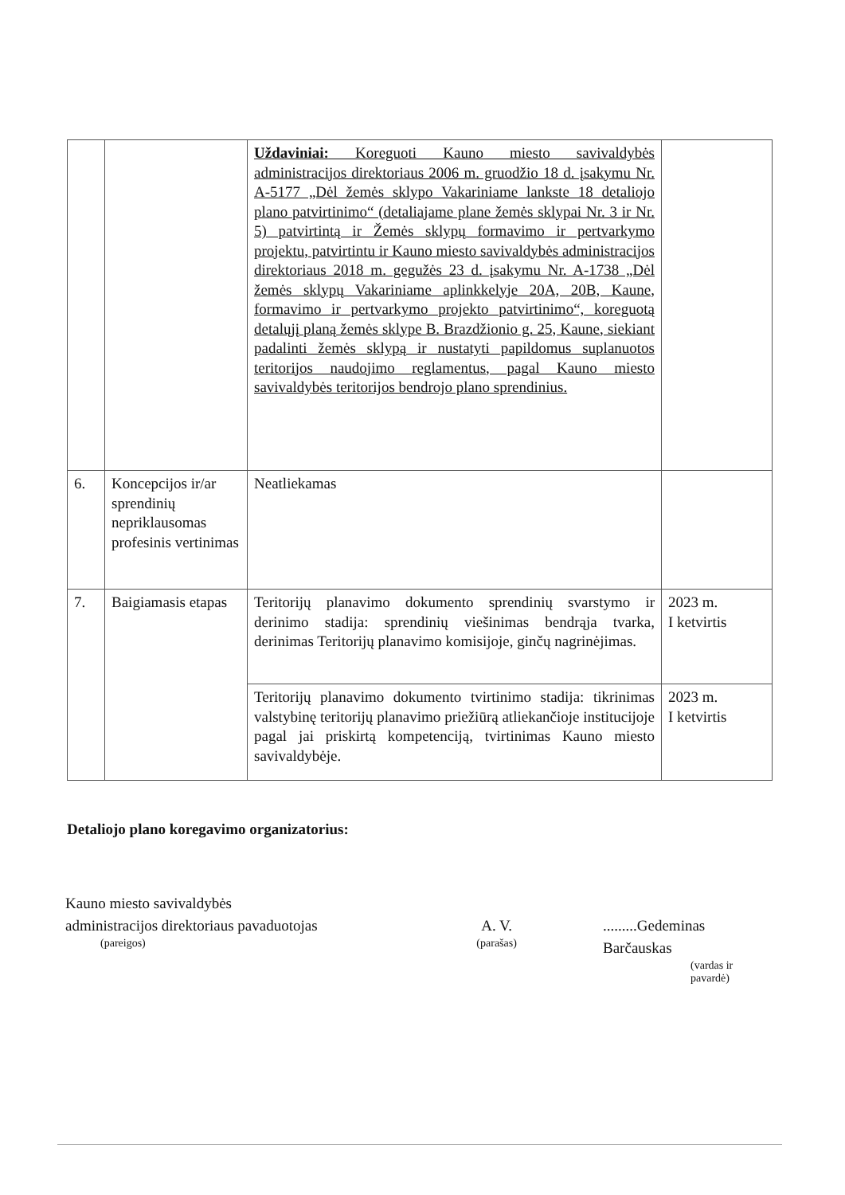| | | Uždaviniai: Koreguoti Kauno miesto savivaldybės administracijos direktoriaus 2006 m. gruodžio 18 d. įsakymu Nr. A-5177 „Dėl žemės sklypo Vakariniame lankste 18 detaliojo plano patvirtinimo“ (detaliajame plane žemės sklypai Nr. 3 ir Nr. 5) patvirtintą ir Žemės sklypų formavimo ir pertvarkymo projektu, patvirtintu ir Kauno miesto savivaldybės administracijos direktoriaus 2018 m. gegužės 23 d. įsakymu Nr. A-1738 „Dėl žemės sklypų Vakariniame aplinkkelyje 20A, 20B, Kaune, formavimo ir pertvarkymo projekto patvirtinimo“, koreguotą detalųjį planą žemės sklype B. Brazdžionio g. 25, Kaune, siekiant padalinti žemės sklypą ir nustatyti papildomus suplanuotos teritorijos naudojimo reglamentus, pagal Kauno miesto savivaldybės teritorijos bendrojo plano sprendinius. | |
| 6. | Koncepcijos ir/ar sprendinių nepriklausomas profesinis vertinimas | Neatliekamas | |
| 7. | Baigiamasis etapas | Teritorijų planavimo dokumento sprendinių svarstymo ir derinimo stadija: sprendinių viešinimas bendrąja tvarka, derinimas Teritorijų planavimo komisijoje, ginčų nagrinėjimas. | 2023 m. I ketvirtis |
| | | Teritorijų planavimo dokumento tvirtinimo stadija: tikrinimas valstybinę teritorijų planavimo priežiūrą atliekančioje institucijoje pagal jai priskirtą kompetenciją, tvirtinimas Kauno miesto savivaldybėje. | 2023 m. I ketvirtis |
Detaliojo plano koregavimo organizatorius:
Kauno miesto savivaldybės
administracijos direktoriaus pavaduotojas
(pareigos)
A. V.
(parašas)
.........Gedeminas Barčauskas
(vardas ir pavardė)